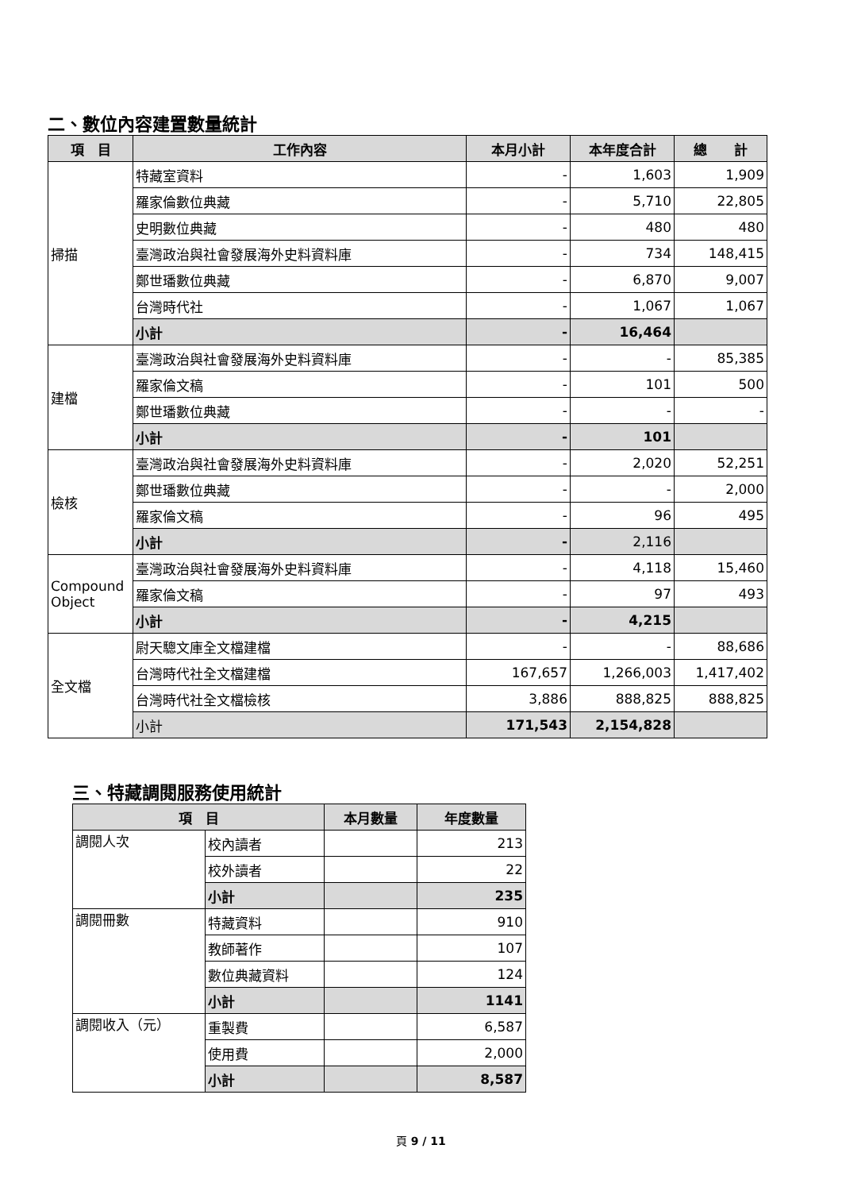二、數位內容建置數量統計
| 項 目 | 工作內容 | 本月小計 | 本年度合計 | 總 計 |
| --- | --- | --- | --- | --- |
| 掃描 | 特藏室資料 | - | 1,603 | 1,909 |
| | 羅家倫數位典藏 | - | 5,710 | 22,805 |
| | 史明數位典藏 | - | 480 | 480 |
| | 臺灣政治與社會發展海外史料資料庫 | - | 734 | 148,415 |
| | 鄭世璠數位典藏 | - | 6,870 | 9,007 |
| | 台灣時代社 | - | 1,067 | 1,067 |
| | 小計 | - | 16,464 | |
| 建檔 | 臺灣政治與社會發展海外史料資料庫 | - | - | 85,385 |
| | 羅家倫文稿 | - | 101 | 500 |
| | 鄭世璠數位典藏 | - | - | - |
| | 小計 | - | 101 | |
| 檢核 | 臺灣政治與社會發展海外史料資料庫 | - | 2,020 | 52,251 |
| | 鄭世璠數位典藏 | - | - | 2,000 |
| | 羅家倫文稿 | - | 96 | 495 |
| | 小計 | - | 2,116 | |
| Compound Object | 臺灣政治與社會發展海外史料資料庫 | - | 4,118 | 15,460 |
| | 羅家倫文稿 | - | 97 | 493 |
| | 小計 | - | 4,215 | |
| 全文檔 | 尉天驄文庫全文檔建檔 | - | - | 88,686 |
| | 台灣時代社全文檔建檔 | 167,657 | 1,266,003 | 1,417,402 |
| | 台灣時代社全文檔檢核 | 3,886 | 888,825 | 888,825 |
| | 小計 | 171,543 | 2,154,828 | |
三、特藏調閱服務使用統計
| 項 目 | | 本月數量 | 年度數量 |
| --- | --- | --- | --- |
| 調閱人次 | 校內讀者 | | 213 |
| | 校外讀者 | | 22 |
| | 小計 | | 235 |
| 調閱冊數 | 特藏資料 | | 910 |
| | 教師著作 | | 107 |
| | 數位典藏資料 | | 124 |
| | 小計 | | 1141 |
| 調閱收入（元） | 重製費 | | 6,587 |
| | 使用費 | | 2,000 |
| | 小計 | | 8,587 |
頁 9 / 11